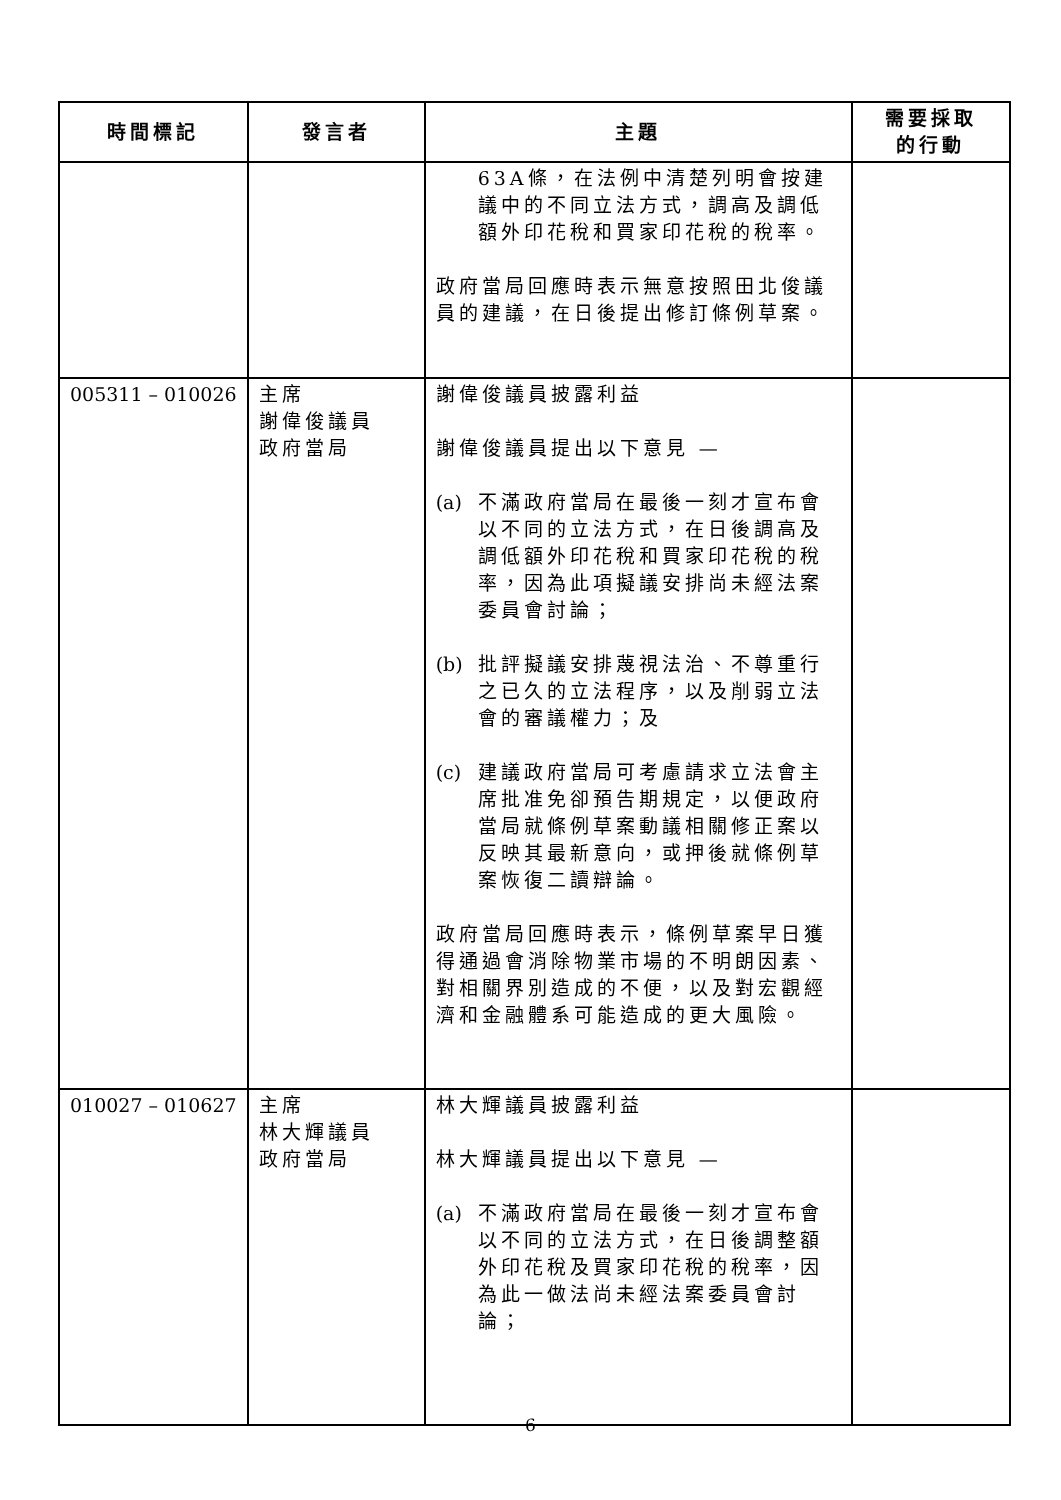| 時間標記 | 發言者 | 主題 | 需要採取 的行動 |
| --- | --- | --- | --- |
| | | 63A條，在法例中清楚列明會按建議中的不同立法方式，調高及調低額外印花稅和買家印花稅的稅率。 政府當局回應時表示無意按照田北俊議員的建議，在日後提出修訂條例草案。 | |
| 005311 – 010026 | 主席 謝偉俊議員 政府當局 | 謝偉俊議員披露利益 謝偉俊議員提出以下意見 — (a) 不滿政府當局在最後一刻才宣布會以不同的立法方式，在日後調高及調低額外印花稅和買家印花稅的稅率，因為此項擬議安排尚未經法案委員會討論； (b) 批評擬議安排蔑視法治、不尊重行之已久的立法程序，以及削弱立法會的審議權力；及 (c) 建議政府當局可考慮請求立法會主席批准免卻預告期規定，以便政府當局就條例草案動議相關修正案以反映其最新意向，或押後就條例草案恢復二讀辯論。 政府當局回應時表示，條例草案早日獲得通過會消除物業市場的不明朗因素、對相關界別造成的不便，以及對宏觀經濟和金融體系可能造成的更大風險。 | |
| 010027 – 010627 | 主席 林大輝議員 政府當局 | 林大輝議員披露利益 林大輝議員提出以下意見 — (a) 不滿政府當局在最後一刻才宣布會以不同的立法方式，在日後調整額外印花稅及買家印花稅的稅率，因為此一做法尚未經法案委員會討論； | |
6